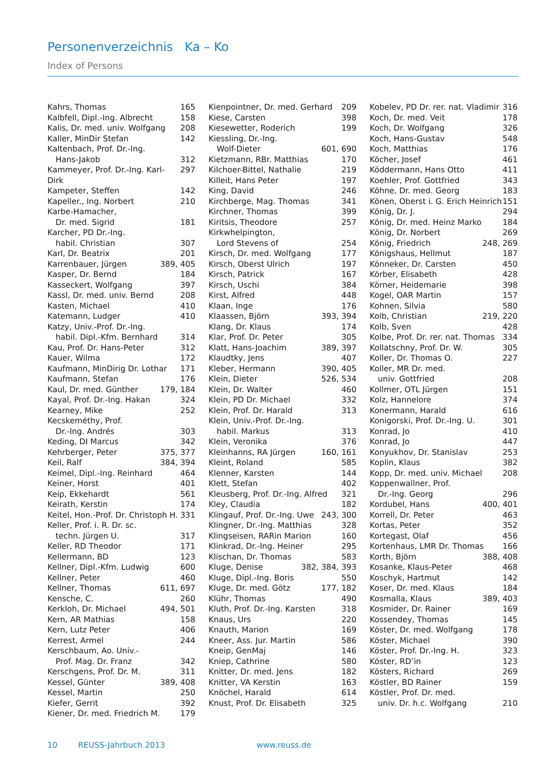Personenverzeichnis Ka – Ko
Index of Persons
Kahrs, Thomas 165
Kalbfell, Dipl.-Ing. Albrecht 158
Kalis, Dr. med. univ. Wolfgang 208
Kaller, MinDir Stefan 142
Kaltenbach, Prof. Dr.-Ing.
Hans-Jakob 312
Kammeyer, Prof. Dr.-Ing. Karl-Dirk 297
Kampeter, Steffen 142
Kapeller., Ing. Norbert 210
Karbe-Hamacher,
Dr. med. Sigrid 181
Karcher, PD Dr.-Ing.
habil. Christian 307
Karl, Dr. Beatrix 201
Karrenbauer, Jürgen 389, 405
Kasper, Dr. Bernd 184
Kasseckert, Wolfgang 397
Kassl, Dr. med. univ. Bernd 208
Kasten, Michael 410
Katemann, Ludger 410
Katzy, Univ.-Prof. Dr.-Ing.
habil. Dipl.-Kfm. Bernhard 314
Kau, Prof. Dr. Hans-Peter 312
Kauer, Wilma 172
Kaufmann, MinDirig Dr. Lothar 171
Kaufmann, Stefan 176
Kaul, Dr. med. Günther 179, 184
Kayal, Prof. Dr.-Ing. Hakan 324
Kearney, Mike 252
Kecskeméthy, Prof.
Dr.-Ing. Andrés 303
Keding, DI Marcus 342
Kehrberger, Peter 375, 377
Keil, Ralf 384, 394
Keimel, Dipl.-Ing. Reinhard 464
Keiner, Horst 401
Keip, Ekkehardt 561
Keirath, Kerstin 174
Keitel, Hon.-Prof. Dr. Christoph H. 331
Keller, Prof. i. R. Dr. sc.
techn. Jürgen U. 317
Keller, RD Theodor 171
Kellermann, BD 123
Kellner, Dipl.-Kfm. Ludwig 600
Kellner, Peter 460
Kellner, Thomas 611, 697
Kensche, C. 260
Kerkloh, Dr. Michael 494, 501
Kern, AR Mathias 158
Kern, Lutz Peter 406
Kerrest, Armel 244
Kerschbaum, Ao. Univ.-
Prof. Mag. Dr. Franz 342
Kerschgens, Prof. Dr. M. 311
Kessel, Günter 389, 408
Kessel, Martin 250
Kiefer, Gerrit 392
Kiener, Dr. med. Friedrich M. 179
Kienpointner, Dr. med. Gerhard 209
Kiese, Carsten 398
Kiesewetter, Roderich 199
Kiessling, Dr.-Ing.
Wolf-Dieter 601, 690
Kietzmann, RBr. Matthias 170
Kilchoer-Bittel, Nathalie 219
Killeit, Hans Peter 197
King, David 246
Kirchberge, Mag. Thomas 341
Kirchner, Thomas 399
Kiritsis, Theodore 257
Kirkwhelpington,
Lord Stevens of 254
Kirsch, Dr. med. Wolfgang 177
Kirsch, Oberst Ulrich 197
Kirsch, Patrick 167
Kirsch, Uschi 384
Kirst, Alfred 448
Klaan, Inge 176
Klaassen, Björn 393, 394
Klang, Dr. Klaus 174
Klar, Prof. Dr. Peter 305
Klatt, Hans-Joachim 389, 397
Klaudtky, Jens 407
Kleber, Hermann 390, 405
Klein, Dieter 526, 534
Klein, Dr. Walter 460
Klein, PD Dr. Michael 332
Klein, Prof. Dr. Harald 313
Klein, Univ.-Prof. Dr.-Ing.
habil. Markus 313
Klein, Veronika 376
Kleinhanns, RA Jürgen 160, 161
Kleint, Roland 585
Klenner, Karsten 144
Klett, Stefan 402
Kleusberg, Prof. Dr.-Ing. Alfred 321
Kley, Claudia 182
Klingauf, Prof. Dr.-Ing. Uwe 243, 300
Klingner, Dr.-Ing. Matthias 328
Klingseisen, RARin Marion 160
Klinkrad, Dr.-Ing. Heiner 295
Klischan, Dr. Thomas 583
Kluge, Denise 382, 384, 393
Kluge, Dipl.-Ing. Boris 550
Kluge, Dr. med. Götz 177, 182
Klühr, Thomas 490
Kluth, Prof. Dr.-Ing. Karsten 318
Knaus, Urs 220
Knauth, Marion 169
Kneer, Ass. Jur. Martin 586
Kneip, GenMaj 146
Kniep, Cathrine 580
Knitter, Dr. med. Jens 182
Knitter, VA Kerstin 163
Knöchel, Harald 614
Knust, Prof. Dr. Elisabeth 325
Kobelev, PD Dr. rer. nat. Vladimir 316
Koch, Dr. med. Veit 178
Koch, Dr. Wolfgang 326
Koch, Hans-Gustav 548
Koch, Matthias 176
Köcher, Josef 461
Köddermann, Hans Otto 411
Koehler, Prof. Gottfried 343
Köhne, Dr. med. Georg 183
Könen, Oberst i. G. Erich Heinrich 151
König, Dr. J. 294
König, Dr. med. Heinz Marko 184
König, Dr. Norbert 269
König, Friedrich 248, 269
Königshaus, Hellmut 187
Könneker, Dr. Carsten 450
Körber, Elisabeth 428
Körner, Heidemarie 398
Kogel, OAR Martin 157
Kohnen, Silvia 580
Kolb, Christian 219, 220
Kolb, Sven 428
Kolbe, Prof. Dr. rer. nat. Thomas 334
Kollatschny, Prof. Dr. W. 305
Koller, Dr. Thomas O. 227
Koller, MR Dr. med.
univ. Gottfried 208
Kollmer, OTL Jürgen 151
Kolz, Hannelore 374
Konermann, Harald 616
Konigorski, Prof. Dr.-Ing. U. 301
Konrad, Jo 410
Konrad, Jo 447
Konyukhov, Dr. Stanislav 253
Koplin, Klaus 382
Kopp, Dr. med. univ. Michael 208
Koppenwallner, Prof.
Dr.-Ing. Georg 296
Kordubel, Hans 400, 401
Korrell, Dr. Peter 463
Kortas, Peter 352
Kortegast, Olaf 456
Kortenhaus, LMR Dr. Thomas 166
Korth, Björn 388, 408
Kosanke, Klaus-Peter 468
Koschyk, Hartmut 142
Koser, Dr. med. Klaus 184
Kosmalla, Klaus 389, 403
Kosmider, Dr. Rainer 169
Kossendey, Thomas 145
Köster, Dr. med. Wolfgang 178
Köster, Michael 390
Köster, Prof. Dr.-Ing. H. 323
Köster, RD’in 123
Kösters, Richard 269
Köstler, BD Rainer 159
Köstler, Prof. Dr. med.
univ. Dr. h.c. Wolfgang 210
10 REUSS-Jahrbuch 2013 www.reuss.de